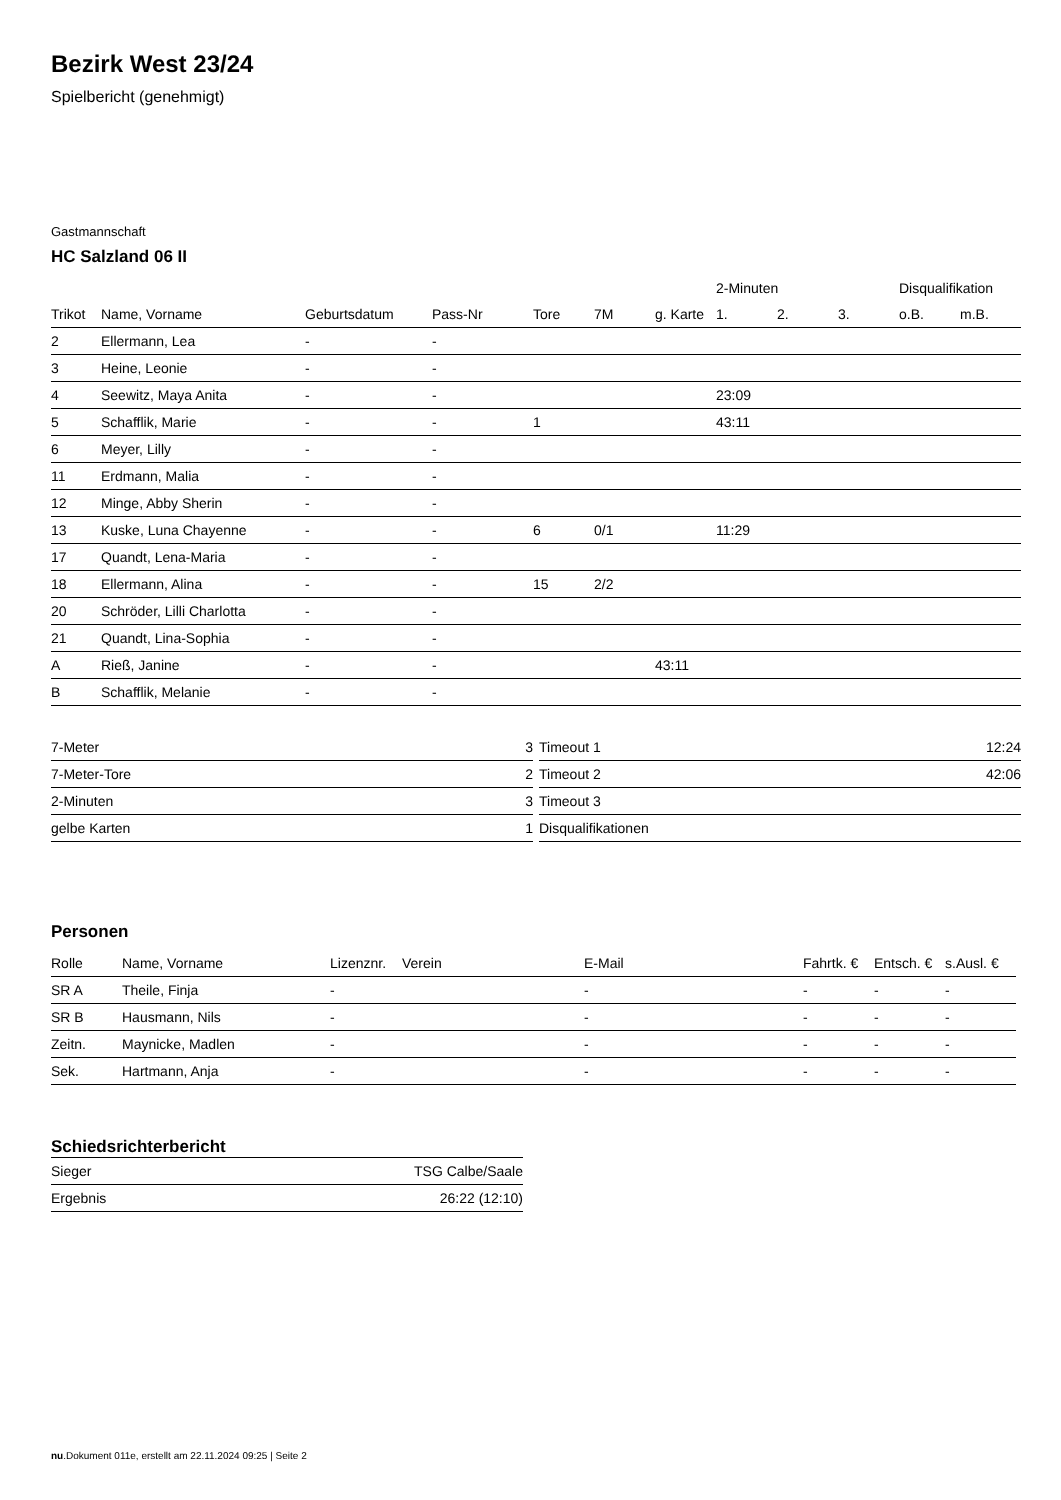Bezirk West 23/24
Spielbericht (genehmigt)
Gastmannschaft
HC Salzland 06 II
| | | | | | | | 2-Minuten | | | Disqualifikation | |
| --- | --- | --- | --- | --- | --- | --- | --- | --- | --- | --- | --- |
| Trikot | Name, Vorname | Geburtsdatum | Pass-Nr | Tore | 7M | g. Karte | 1. | 2. | 3. | o.B. | m.B. |
| 2 | Ellermann, Lea | - | - | | | | | | | | |
| 3 | Heine, Leonie | - | - | | | | | | | | |
| 4 | Seewitz, Maya Anita | - | - | | | | 23:09 | | | | |
| 5 | Schafflik, Marie | - | - | 1 | | | 43:11 | | | | |
| 6 | Meyer, Lilly | - | - | | | | | | | | |
| 11 | Erdmann, Malia | - | - | | | | | | | | |
| 12 | Minge, Abby Sherin | - | - | | | | | | | | |
| 13 | Kuske, Luna Chayenne | - | - | 6 | 0/1 | | 11:29 | | | | |
| 17 | Quandt, Lena-Maria | - | - | | | | | | | | |
| 18 | Ellermann, Alina | - | - | 15 | 2/2 | | | | | | |
| 20 | Schröder, Lilli Charlotta | - | - | | | | | | | | |
| 21 | Quandt, Lina-Sophia | - | - | | | | | | | | |
| A | Rieß, Janine | - | - | | | 43:11 | | | | | |
| B | Schafflik, Melanie | - | - | | | | | | | | |
| 7-Meter | 3 |
| 7-Meter-Tore | 2 |
| 2-Minuten | 3 |
| gelbe Karten | 1 |
| Timeout 1 | 12:24 |
| Timeout 2 | 42:06 |
| Timeout 3 | |
| Disqualifikationen | |
Personen
| Rolle | Name, Vorname | Lizenznr. | Verein | E-Mail | Fahrtk. € | Entsch. € | s.Ausl. € |
| --- | --- | --- | --- | --- | --- | --- | --- |
| SR A | Theile, Finja | - | | - | - | - | - |
| SR B | Hausmann, Nils | - | | - | - | - | - |
| Zeitn. | Maynicke, Madlen | - | | - | - | - | - |
| Sek. | Hartmann, Anja | - | | - | - | - | - |
Schiedsrichterbericht
| Sieger | TSG Calbe/Saale |
| Ergebnis | 26:22 (12:10) |
nu.Dokument 011e, erstellt am 22.11.2024 09:25 | Seite 2